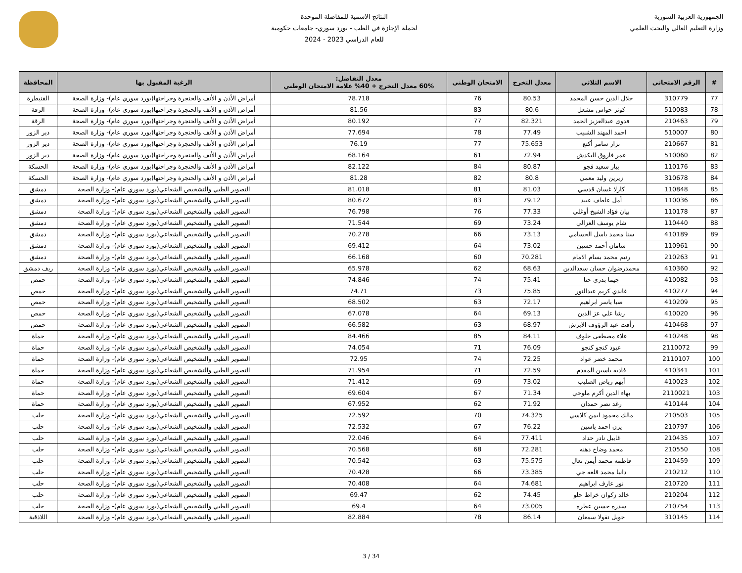الجمهورية العربية السورية
وزارة التعليم العالي والبحث العلمي
النتائج الاسمية للمفاضلة الموحدة
لحملة الإجازة في الطب - بورد سوري- جامعات حكومية
للعام الدراسي 2023 - 2024
| # | الرقم الامتحاني | الاسم الثلاثي | معدل التخرج | الامتحان الوطني | معدل التفاضل: 60% معدل التخرج + 40% علامة الامتحان الوطني | الرغبة المقبول بها | المحافظة |
| --- | --- | --- | --- | --- | --- | --- | --- |
| 77 | 310779 | جلال الدين حسن المحمد | 80.53 | 76 | 78.718 | أمراض الأذن و الأنف والحنجرة وجراحتها(بورد سوري عام)- وزارة الصحة | القنيطرة |
| 78 | 510083 | كوثر حواس مشعل | 80.6 | 83 | 81.56 | أمراض الأذن و الأنف والحنجرة وجراحتها(بورد سوري عام)- وزارة الصحة | الرقة |
| 79 | 210463 | فدوى عبدالعزيز الحمد | 82.321 | 77 | 80.192 | أمراض الأذن و الأنف والحنجرة وجراحتها(بورد سوري عام)- وزارة الصحة | الرقة |
| 80 | 510007 | احمد المهند الشبيب | 77.49 | 78 | 77.694 | أمراض الأذن و الأنف والحنجرة وجراحتها(بورد سوري عام)- وزارة الصحة | دير الزور |
| 81 | 210667 | نزار سامر أكتع | 75.653 | 77 | 76.19 | أمراض الأذن و الأنف والحنجرة وجراحتها(بورد سوري عام)- وزارة الصحة | دير الزور |
| 82 | 510060 | عمر فاروق البكدش | 72.94 | 61 | 68.164 | أمراض الأذن و الأنف والحنجرة وجراحتها(بورد سوري عام)- وزارة الصحة | دير الزور |
| 83 | 110176 | بيار سعيد قجو | 80.87 | 84 | 82.122 | أمراض الأذن و الأنف والحنجرة وجراحتها(بورد سوري عام)- وزارة الصحة | الحسكة |
| 84 | 310678 | زيرين وليد معمي | 80.8 | 82 | 81.28 | أمراض الأذن و الأنف والحنجرة وجراحتها(بورد سوري عام)- وزارة الصحة | الحسكة |
| 85 | 110848 | كارلا غسان قدسي | 81.03 | 81 | 81.018 | التصوير الطبي والتشخيص الشعاعي(بورد سوري عام)- وزارة الصحة | دمشق |
| 86 | 110036 | أمل عاطف عبيد | 79.12 | 83 | 80.672 | التصوير الطبي والتشخيص الشعاعي(بورد سوري عام)- وزارة الصحة | دمشق |
| 87 | 110178 | بيان فؤاد الشيخ أوغلي | 77.33 | 76 | 76.798 | التصوير الطبي والتشخيص الشعاعي(بورد سوري عام)- وزارة الصحة | دمشق |
| 88 | 110440 | شام يوسف الغزالي | 73.24 | 69 | 71.544 | التصوير الطبي والتشخيص الشعاعي(بورد سوري عام)- وزارة الصحة | دمشق |
| 89 | 410189 | سنا محمد باسل الحسامي | 73.13 | 66 | 70.278 | التصوير الطبي والتشخيص الشعاعي(بورد سوري عام)- وزارة الصحة | دمشق |
| 90 | 110961 | سامان أحمد حسين | 73.02 | 64 | 69.412 | التصوير الطبي والتشخيص الشعاعي(بورد سوري عام)- وزارة الصحة | دمشق |
| 91 | 210263 | رنيم محمد بسام الامام | 70.281 | 60 | 66.168 | التصوير الطبي والتشخيص الشعاعي(بورد سوري عام)- وزارة الصحة | دمشق |
| 92 | 410360 | محمدرضوان حسان سعدالدين | 68.63 | 62 | 65.978 | التصوير الطبي والتشخيص الشعاعي(بورد سوري عام)- وزارة الصحة | ريف دمشق |
| 93 | 410082 | جيما بدري حنا | 75.41 | 74 | 74.846 | التصوير الطبي والتشخيص الشعاعي(بورد سوري عام)- وزارة الصحة | حمص |
| 94 | 410277 | غاندي كريم عبدالنور | 75.85 | 73 | 74.71 | التصوير الطبي والتشخيص الشعاعي(بورد سوري عام)- وزارة الصحة | حمص |
| 95 | 410209 | صبا ياسر ابراهيم | 72.17 | 63 | 68.502 | التصوير الطبي والتشخيص الشعاعي(بورد سوري عام)- وزارة الصحة | حمص |
| 96 | 410020 | رشا علي عز الدين | 69.13 | 64 | 67.078 | التصوير الطبي والتشخيص الشعاعي(بورد سوري عام)- وزارة الصحة | حمص |
| 97 | 410468 | رأفت عبد الرؤوف الابرش | 68.97 | 63 | 66.582 | التصوير الطبي والتشخيص الشعاعي(بورد سوري عام)- وزارة الصحة | حمص |
| 98 | 410248 | علاء مصطفى خلوف | 84.11 | 85 | 84.466 | التصوير الطبي والتشخيص الشعاعي(بورد سوري عام)- وزارة الصحة | حماة |
| 99 | 2110072 | عبود كنجو كنجو | 76.09 | 71 | 74.054 | التصوير الطبي والتشخيص الشعاعي(بورد سوري عام)- وزارة الصحة | حماة |
| 100 | 2110107 | محمد خضر عواد | 72.25 | 74 | 72.95 | التصوير الطبي والتشخيص الشعاعي(بورد سوري عام)- وزارة الصحة | حماة |
| 101 | 410341 | فاديه ياسين المقدم | 72.59 | 71 | 71.954 | التصوير الطبي والتشخيص الشعاعي(بورد سوري عام)- وزارة الصحة | حماة |
| 102 | 410023 | أيهم رياض الصليب | 73.02 | 69 | 71.412 | التصوير الطبي والتشخيص الشعاعي(بورد سوري عام)- وزارة الصحة | حماة |
| 103 | 2110021 | بهاء الدين أكرم ملوحي | 71.34 | 67 | 69.604 | التصوير الطبي والتشخيص الشعاعي(بورد سوري عام)- وزارة الصحة | حماة |
| 104 | 410144 | رغد نصر حمدان | 71.92 | 62 | 67.952 | التصوير الطبي والتشخيص الشعاعي(بورد سوري عام)- وزارة الصحة | حماة |
| 105 | 210503 | مالك محمود ايمن كلاسي | 74.325 | 70 | 72.592 | التصوير الطبي والتشخيص الشعاعي(بورد سوري عام)- وزارة الصحة | حلب |
| 106 | 210797 | يزن احمد ياسين | 76.22 | 67 | 72.532 | التصوير الطبي والتشخيص الشعاعي(بورد سوري عام)- وزارة الصحة | حلب |
| 107 | 210435 | غاييل نادر حداد | 77.411 | 64 | 72.046 | التصوير الطبي والتشخيص الشعاعي(بورد سوري عام)- وزارة الصحة | حلب |
| 108 | 210550 | محمد وضاح دهنه | 72.281 | 68 | 70.568 | التصوير الطبي والتشخيص الشعاعي(بورد سوري عام)- وزارة الصحة | حلب |
| 109 | 210459 | فاطمه محمد أيمن نعال | 75.575 | 63 | 70.542 | التصوير الطبي والتشخيص الشعاعي(بورد سوري عام)- وزارة الصحة | حلب |
| 110 | 210212 | دانيا محمد قلعه جي | 73.385 | 66 | 70.428 | التصوير الطبي والتشخيص الشعاعي(بورد سوري عام)- وزارة الصحة | حلب |
| 111 | 210720 | نور عارف ابراهيم | 74.681 | 64 | 70.408 | التصوير الطبي والتشخيص الشعاعي(بورد سوري عام)- وزارة الصحة | حلب |
| 112 | 210204 | خالد زكوان خراط حلو | 74.45 | 62 | 69.47 | التصوير الطبي والتشخيص الشعاعي(بورد سوري عام)- وزارة الصحة | حلب |
| 113 | 210754 | سدره حسين عطره | 73.005 | 64 | 69.4 | التصوير الطبي والتشخيص الشعاعي(بورد سوري عام)- وزارة الصحة | حلب |
| 114 | 310145 | جويل نقولا سمعان | 86.14 | 78 | 82.884 | التصوير الطبي والتشخيص الشعاعي(بورد سوري عام)- وزارة الصحة | اللاذقية |
3 / 34